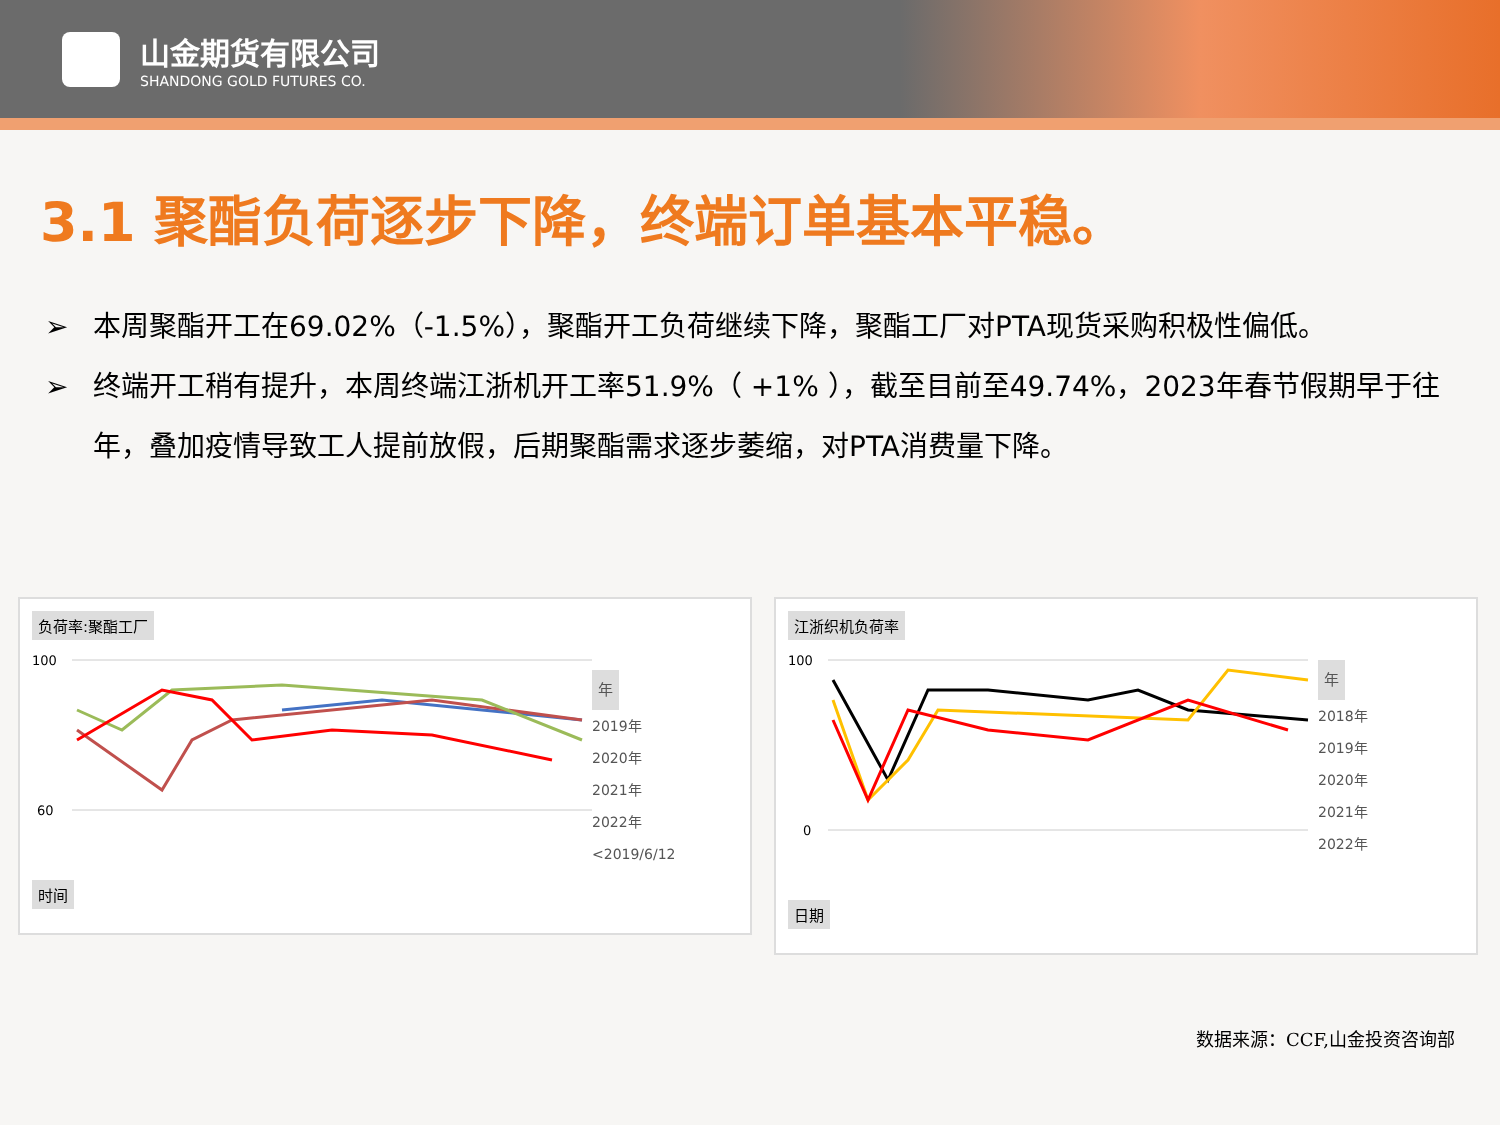山金期货有限公司
SHANDONG GOLD FUTURES CO.
3.1 聚酯负荷逐步下降，终端订单基本平稳。
➢ 本周聚酯开工在69.02%（-1.5%），聚酯开工负荷继续下降，聚酯工厂对PTA现货采购积极性偏低。
➢ 终端开工稍有提升，本周终端江浙机开工率51.9%（ +1% ），截至目前至49.74%，2023年春节假期早于往年，叠加疫情导致工人提前放假，后期聚酯需求逐步萎缩，对PTA消费量下降。
负荷率:聚酯工厂
100
60
年
2019年
2020年
2021年
2022年
<2019/6/12
时间
江浙织机负荷率
100
0
年
2018年
2019年
2020年
2021年
2022年
日期
数据来源：CCF,山金投资咨询部